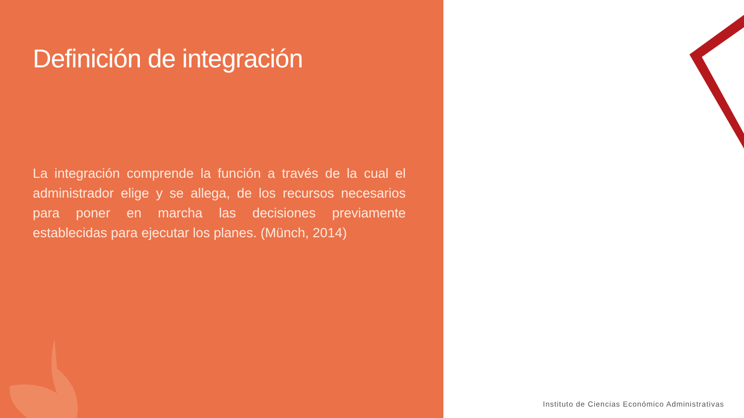Definición de integración
La integración comprende la función a través de la cual el administrador elige y se allega, de los recursos necesarios para poner en marcha las decisiones previamente establecidas para ejecutar los planes. (Münch, 2014)
Instituto de Ciencias Económico Administrativas